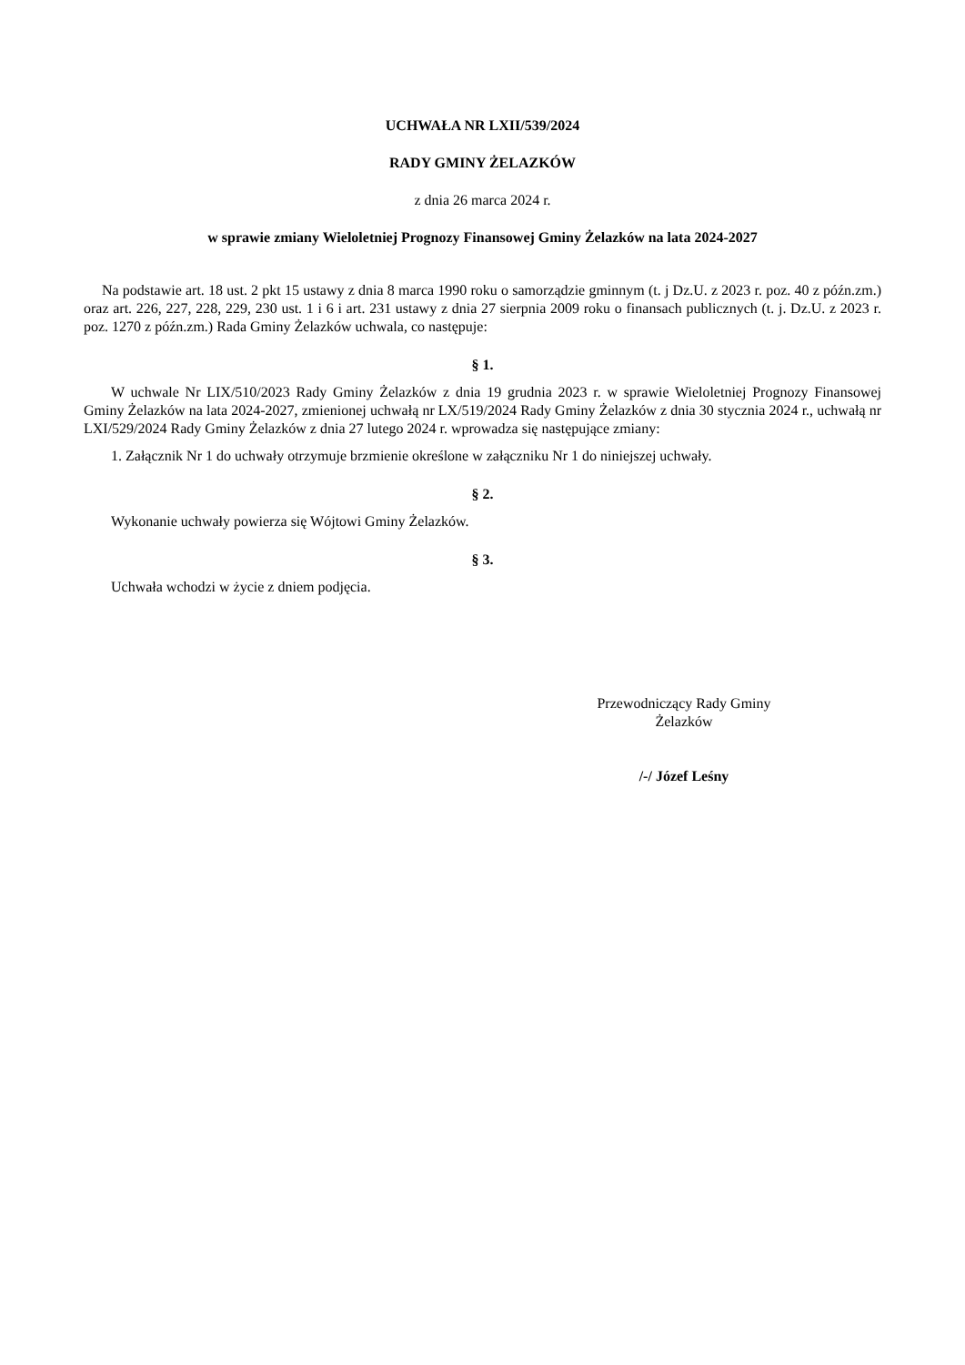UCHWAŁA NR LXII/539/2024
RADY GMINY ŻELAZKÓW
z dnia 26 marca 2024 r.
w sprawie zmiany Wieloletniej Prognozy Finansowej Gminy Żelazków na lata 2024-2027
Na podstawie art. 18 ust. 2 pkt 15 ustawy z dnia 8 marca 1990 roku o samorządzie gminnym (t. j Dz.U. z 2023 r. poz. 40 z późn.zm.) oraz art. 226, 227, 228, 229, 230 ust. 1 i 6 i art. 231 ustawy z dnia 27 sierpnia 2009 roku o finansach publicznych (t. j. Dz.U. z 2023 r. poz. 1270 z późn.zm.) Rada Gminy Żelazków uchwala, co następuje:
§ 1.
W uchwale Nr LIX/510/2023 Rady Gminy Żelazków z dnia 19 grudnia 2023 r. w sprawie Wieloletniej Prognozy Finansowej Gminy Żelazków na lata 2024-2027, zmienionej uchwałą nr LX/519/2024 Rady Gminy Żelazków z dnia 30 stycznia 2024 r., uchwałą nr LXI/529/2024 Rady Gminy Żelazków z dnia 27 lutego 2024 r. wprowadza się następujące zmiany:
1. Załącznik Nr 1 do uchwały otrzymuje brzmienie określone w załączniku Nr 1 do niniejszej uchwały.
§ 2.
Wykonanie uchwały powierza się Wójtowi Gminy Żelazków.
§ 3.
Uchwała wchodzi w życie z dniem podjęcia.
Przewodniczący Rady Gminy
Żelazków
/-/ Józef Leśny